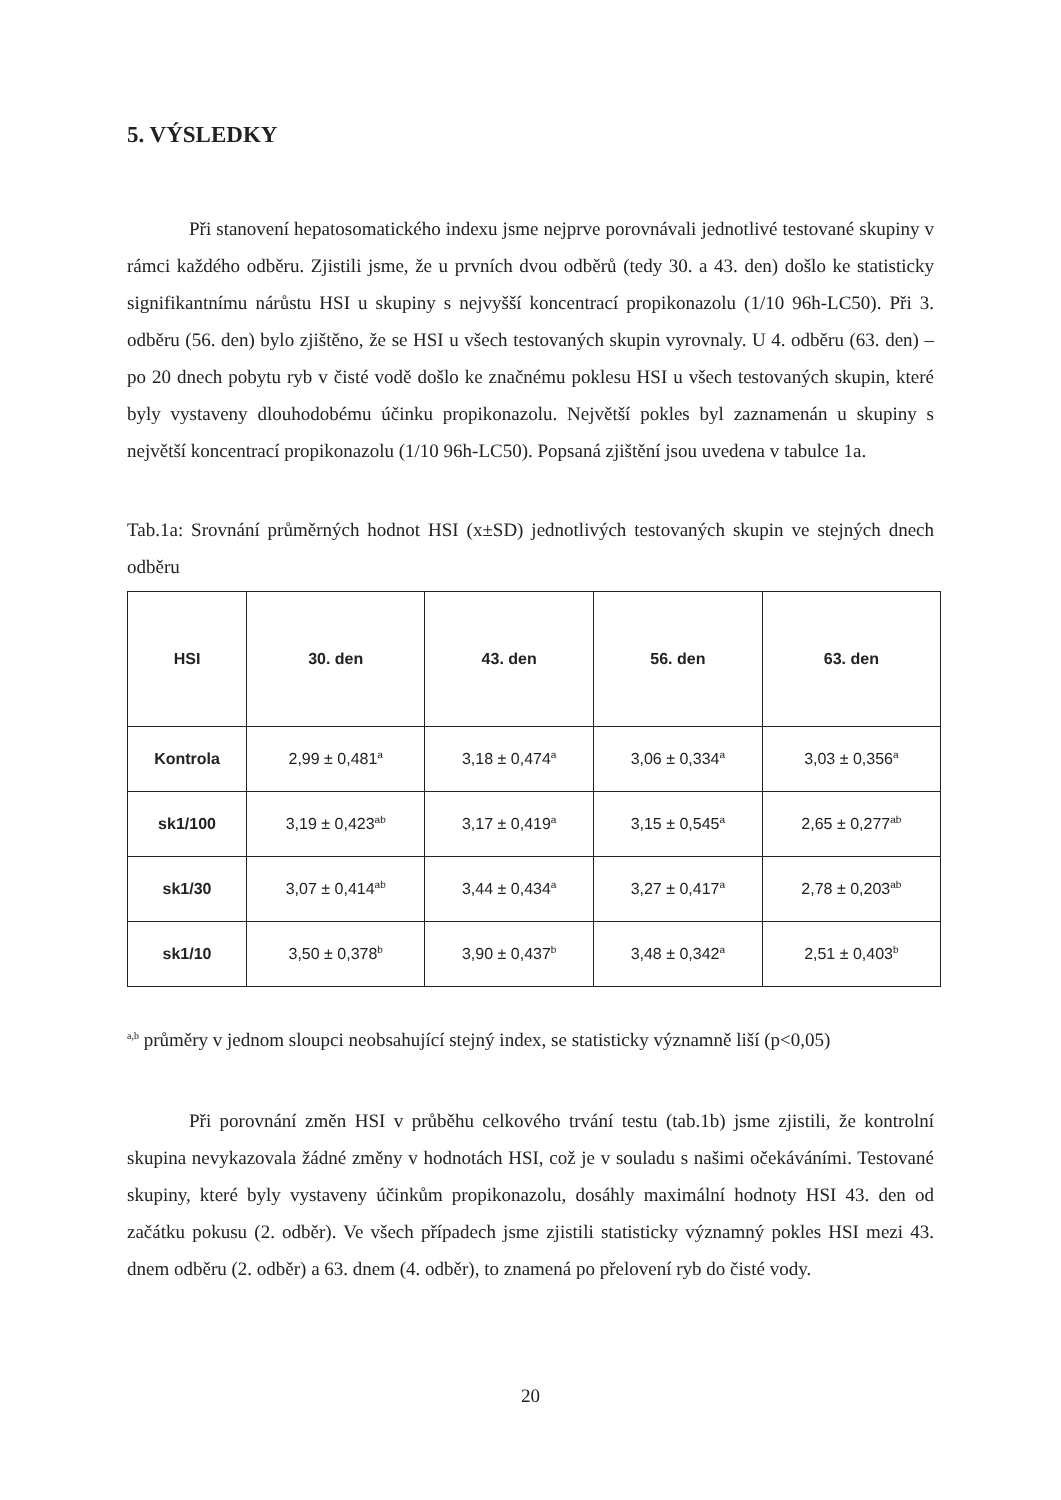5. VÝSLEDKY
Při stanovení hepatosomatického indexu jsme nejprve porovnávali jednotlivé testované skupiny v rámci každého odběru. Zjistili jsme, že u prvních dvou odběrů (tedy 30. a 43. den) došlo ke statisticky signifikantnímu nárůstu HSI u skupiny s nejvyšší koncentrací propikonazolu (1/10 96h-LC50). Při 3. odběru (56. den) bylo zjištěno, že se HSI u všech testovaných skupin vyrovnaly. U 4. odběru (63. den) – po 20 dnech pobytu ryb v čisté vodě došlo ke značnému poklesu HSI u všech testovaných skupin, které byly vystaveny dlouhodobému účinku propikonazolu. Největší pokles byl zaznamenán u skupiny s největší koncentrací propikonazolu (1/10 96h-LC50). Popsaná zjištění jsou uvedena v tabulce 1a.
Tab.1a: Srovnání průměrných hodnot HSI (x±SD) jednotlivých testovaných skupin ve stejných dnech odběru
| HSI | 30. den | 43. den | 56. den | 63. den |
| --- | --- | --- | --- | --- |
| Kontrola | 2,99 ± 0,481<sup>a</sup> | 3,18 ± 0,474<sup>a</sup> | 3,06 ± 0,334<sup>a</sup> | 3,03 ± 0,356<sup>a</sup> |
| sk1/100 | 3,19 ± 0,423<sup>ab</sup> | 3,17 ± 0,419<sup>a</sup> | 3,15 ± 0,545<sup>a</sup> | 2,65 ± 0,277<sup>ab</sup> |
| sk1/30 | 3,07 ± 0,414<sup>ab</sup> | 3,44 ± 0,434<sup>a</sup> | 3,27 ± 0,417<sup>a</sup> | 2,78 ± 0,203<sup>ab</sup> |
| sk1/10 | 3,50 ± 0,378<sup>b</sup> | 3,90 ± 0,437<sup>b</sup> | 3,48 ± 0,342<sup>a</sup> | 2,51 ± 0,403<sup>b</sup> |
<sup>a,b</sup> průměry v jednom sloupci neobsahující stejný index, se statisticky významně liší (p<0,05)
Při porovnání změn HSI v průběhu celkového trvání testu (tab.1b) jsme zjistili, že kontrolní skupina nevykazovala žádné změny v hodnotách HSI, což je v souladu s našimi očekáváními. Testované skupiny, které byly vystaveny účinkům propikonazolu, dosáhly maximální hodnoty HSI 43. den od začátku pokusu (2. odběr). Ve všech případech jsme zjistili statisticky významný pokles HSI mezi 43. dnem odběru (2. odběr) a 63. dnem (4. odběr), to znamená po přelovení ryb do čisté vody.
20